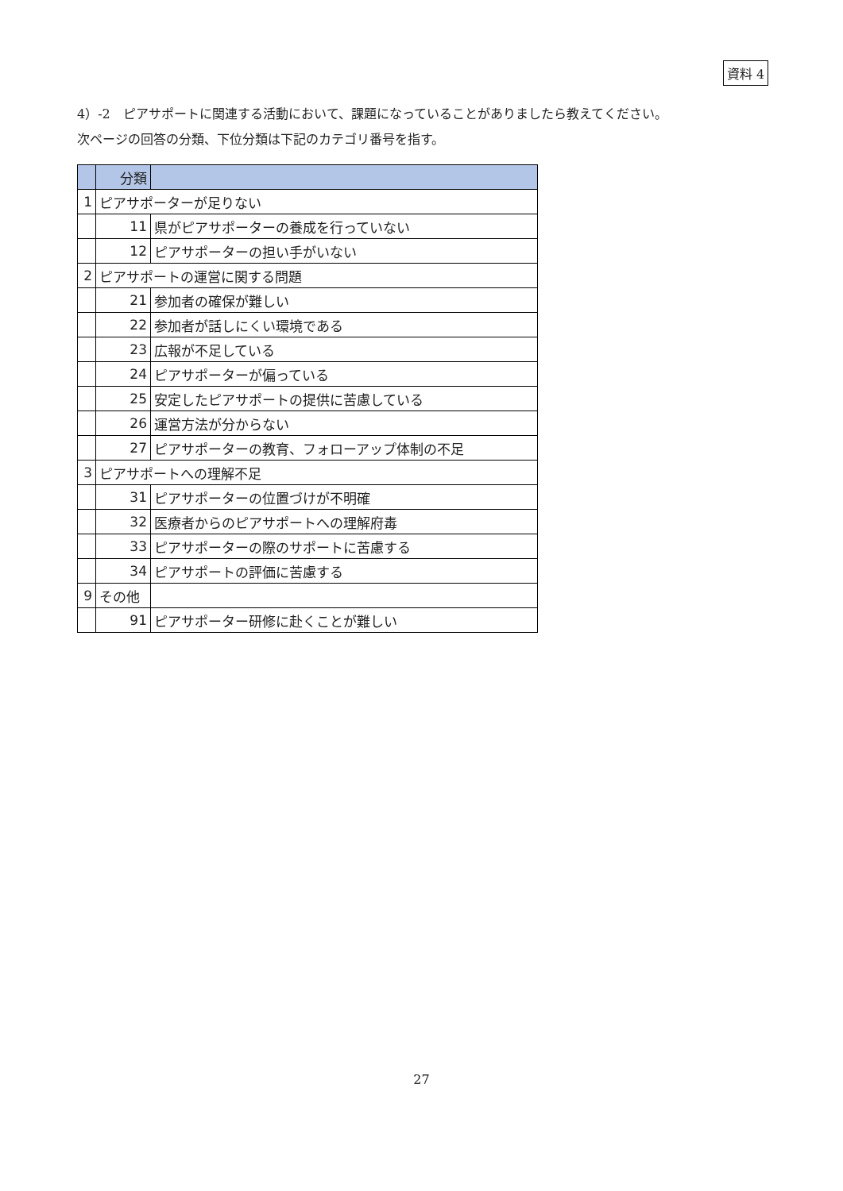資料 4
4）-2　ピアサポートに関連する活動において、課題になっていることがありましたら教えてください。
次ページの回答の分類、下位分類は下記のカテゴリ番号を指す。
| | 分類 | |
| --- | --- | --- |
| 1 | ピアサポーターが足りない | |
| | 11 | 県がピアサポーターの養成を行っていない |
| | 12 | ピアサポーターの担い手がいない |
| 2 | ピアサポートの運営に関する問題 | |
| | 21 | 参加者の確保が難しい |
| | 22 | 参加者が話しにくい環境である |
| | 23 | 広報が不足している |
| | 24 | ピアサポーターが偏っている |
| | 25 | 安定したピアサポートの提供に苦慮している |
| | 26 | 運営方法が分からない |
| | 27 | ピアサポーターの教育、フォローアップ体制の不足 |
| 3 | ピアサポートへの理解不足 | |
| | 31 | ピアサポーターの位置づけが不明確 |
| | 32 | 医療者からのピアサポートへの理解府毒 |
| | 33 | ピアサポーターの際のサポートに苦慮する |
| | 34 | ピアサポートの評価に苦慮する |
| 9 | その他 | |
| | 91 | ピアサポーター研修に赴くことが難しい |
27